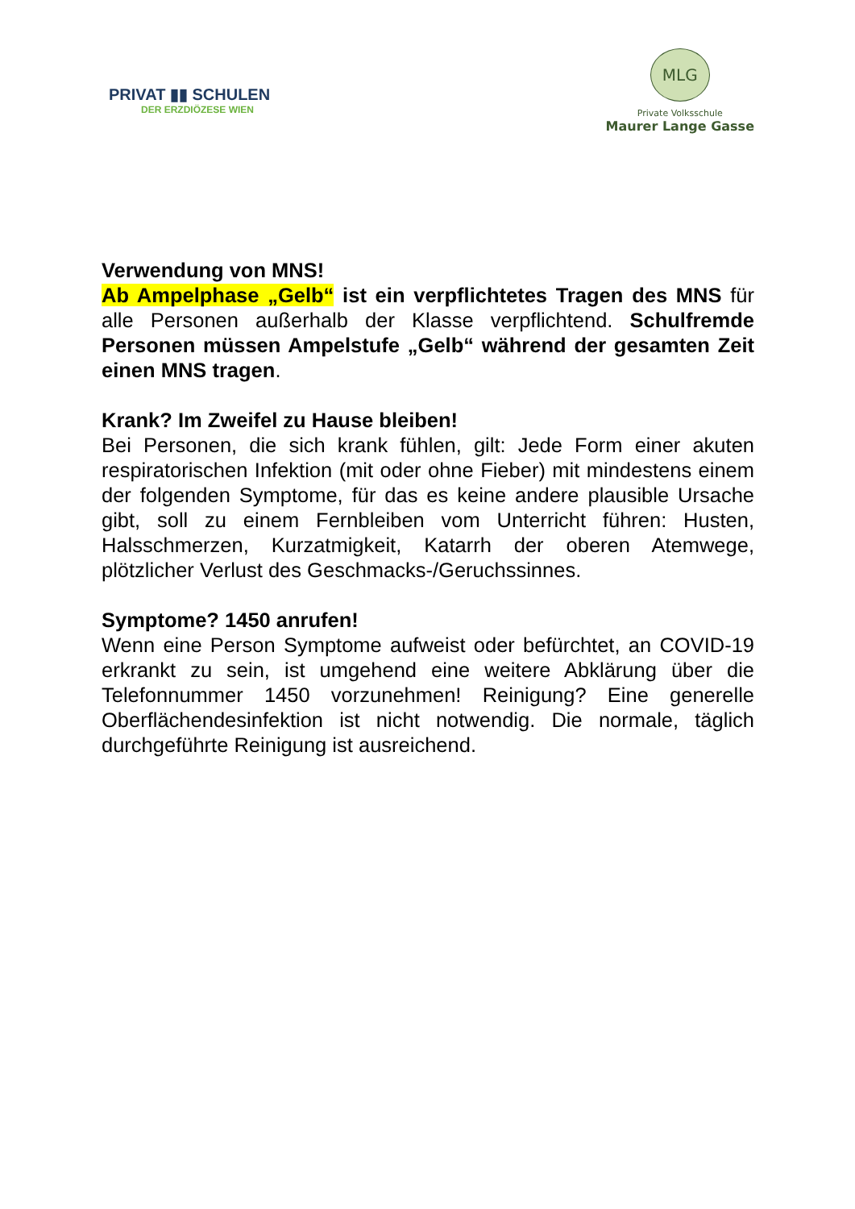PRIVAT ▮▮ SCHULEN
DER ERZDIÖZESE WIEN
MLG
Private Volksschule
Maurer Lange Gasse
Verwendung von MNS!
Ab Ampelphase „Gelb“ ist ein verpflichtetes Tragen des MNS für alle Personen außerhalb der Klasse verpflichtend. Schulfremde Personen müssen Ampelstufe „Gelb“ während der gesamten Zeit einen MNS tragen.
Krank? Im Zweifel zu Hause bleiben!
Bei Personen, die sich krank fühlen, gilt: Jede Form einer akuten respiratorischen Infektion (mit oder ohne Fieber) mit mindestens einem der folgenden Symptome, für das es keine andere plausible Ursache gibt, soll zu einem Fernbleiben vom Unterricht führen: Husten, Halsschmerzen, Kurzatmigkeit, Katarrh der oberen Atemwege, plötzlicher Verlust des Geschmacks-/Geruchssinnes.
Symptome? 1450 anrufen!
Wenn eine Person Symptome aufweist oder befürchtet, an COVID-19 erkrankt zu sein, ist umgehend eine weitere Abklärung über die Telefonnummer 1450 vorzunehmen! Reinigung? Eine generelle Oberflächendesinfektion ist nicht notwendig. Die normale, täglich durchgeführte Reinigung ist ausreichend.